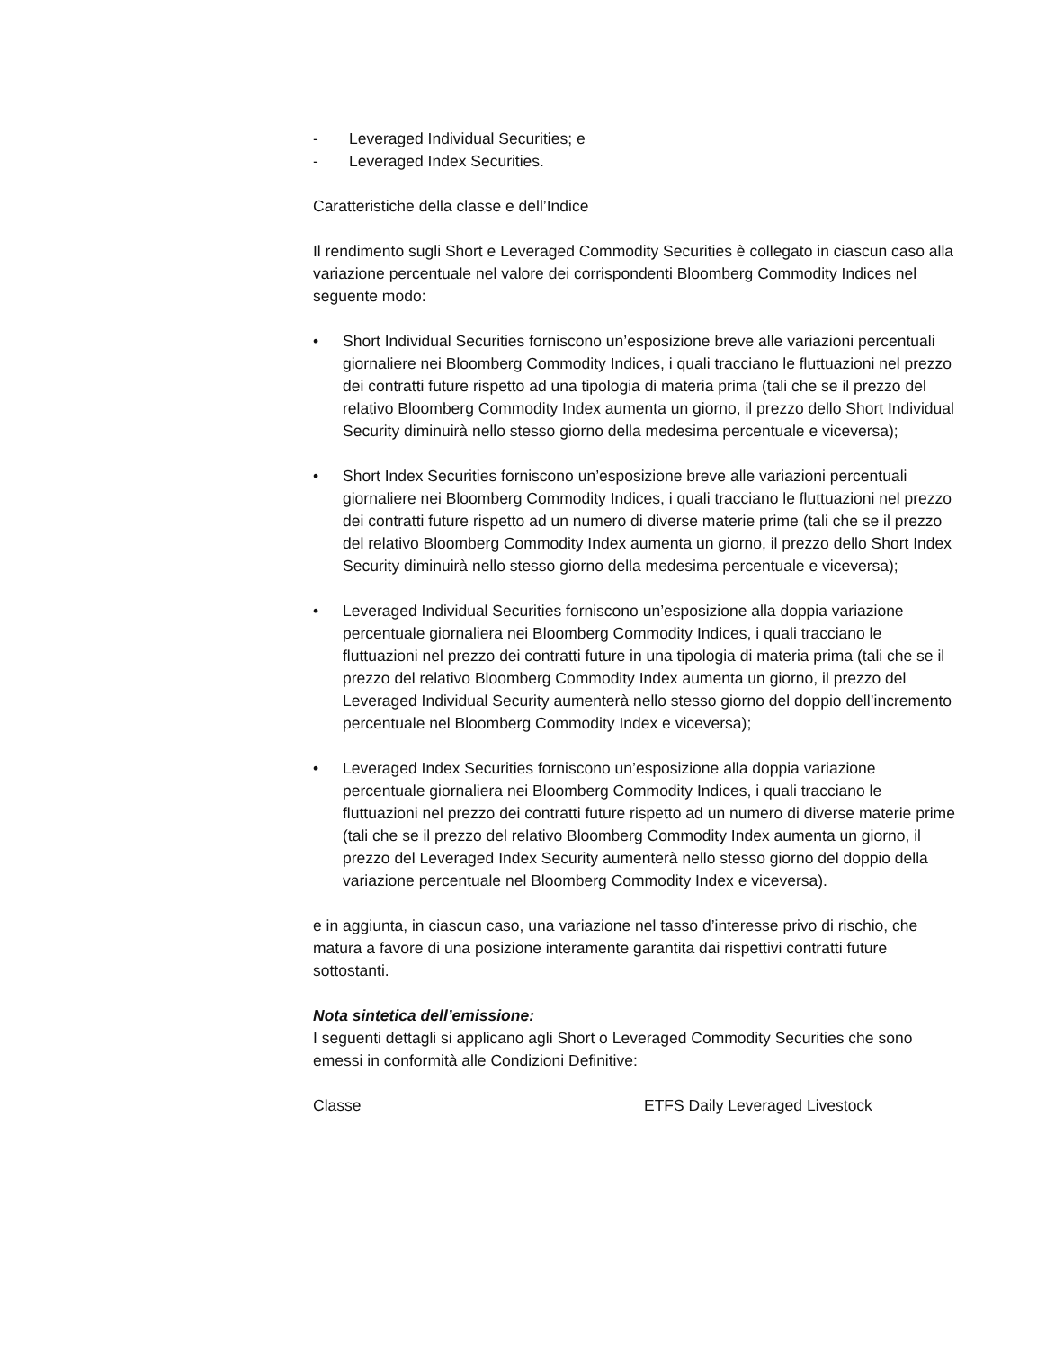- Leveraged Individual Securities; e
- Leveraged Index Securities.
Caratteristiche della classe e dell’Indice
Il rendimento sugli Short e Leveraged Commodity Securities è collegato in ciascun caso alla variazione percentuale nel valore dei corrispondenti Bloomberg Commodity Indices nel seguente modo:
• Short Individual Securities forniscono un’esposizione breve alle variazioni percentuali giornaliere nei Bloomberg Commodity Indices, i quali tracciano le fluttuazioni nel prezzo dei contratti future rispetto ad una tipologia di materia prima (tali che se il prezzo del relativo Bloomberg Commodity Index aumenta un giorno, il prezzo dello Short Individual Security diminuirà nello stesso giorno della medesima percentuale e viceversa);
• Short Index Securities forniscono un’esposizione breve alle variazioni percentuali giornaliere nei Bloomberg Commodity Indices, i quali tracciano le fluttuazioni nel prezzo dei contratti future rispetto ad un numero di diverse materie prime (tali che se il prezzo del relativo Bloomberg Commodity Index aumenta un giorno, il prezzo dello Short Index Security diminuirà nello stesso giorno della medesima percentuale e viceversa);
• Leveraged Individual Securities forniscono un’esposizione alla doppia variazione percentuale giornaliera nei Bloomberg Commodity Indices, i quali tracciano le fluttuazioni nel prezzo dei contratti future in una tipologia di materia prima (tali che se il prezzo del relativo Bloomberg Commodity Index aumenta un giorno, il prezzo del Leveraged Individual Security aumenterà nello stesso giorno del doppio dell’incremento percentuale nel Bloomberg Commodity Index e viceversa);
• Leveraged Index Securities forniscono un’esposizione alla doppia variazione percentuale giornaliera nei Bloomberg Commodity Indices, i quali tracciano le fluttuazioni nel prezzo dei contratti future rispetto ad un numero di diverse materie prime (tali che se il prezzo del relativo Bloomberg Commodity Index aumenta un giorno, il prezzo del Leveraged Index Security aumenterà nello stesso giorno del doppio della variazione percentuale nel Bloomberg Commodity Index e viceversa).
e in aggiunta, in ciascun caso, una variazione nel tasso d’interesse privo di rischio, che matura a favore di una posizione interamente garantita dai rispettivi contratti future sottostanti.
Nota sintetica dell’emissione:
I seguenti dettagli si applicano agli Short o Leveraged Commodity Securities che sono emessi in conformità alle Condizioni Definitive:
Classe ETFS Daily Leveraged Livestock